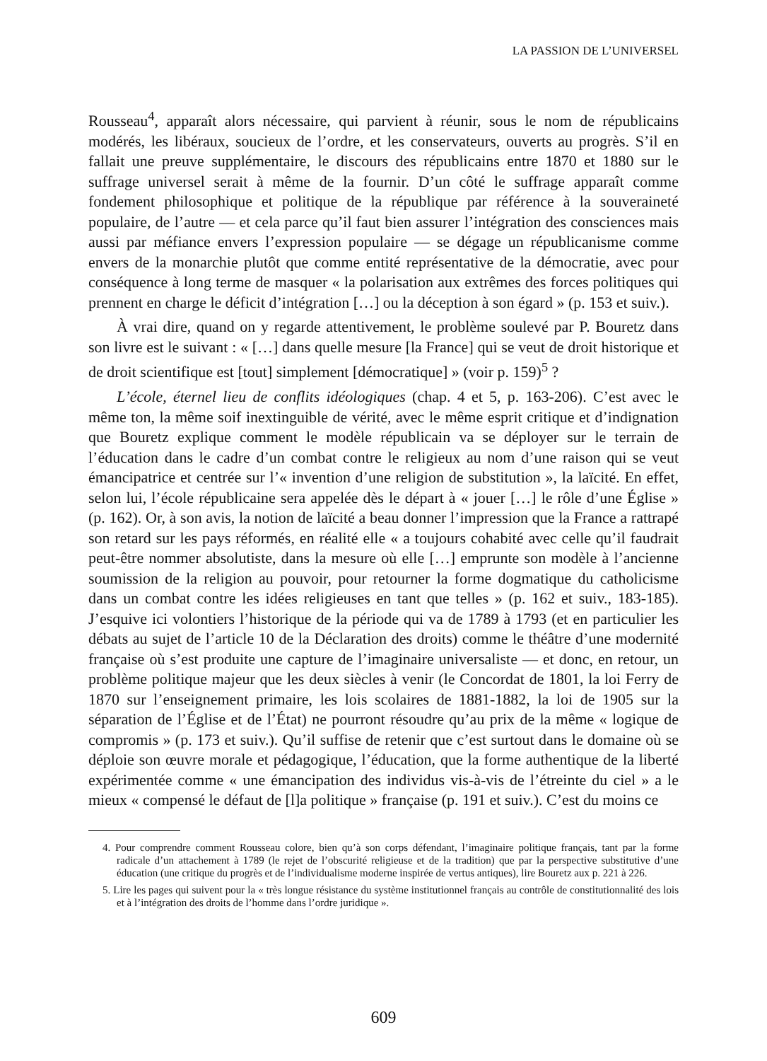LA PASSION DE L’UNIVERSEL
Rousseau<sup>4</sup>, apparaît alors nécessaire, qui parvient à réunir, sous le nom de républicains modérés, les libéraux, soucieux de l’ordre, et les conservateurs, ouverts au progrès. S’il en fallait une preuve supplémentaire, le discours des républicains entre 1870 et 1880 sur le suffrage universel serait à même de la fournir. D’un côté le suffrage apparaît comme fondement philosophique et politique de la république par référence à la souveraineté populaire, de l’autre — et cela parce qu’il faut bien assurer l’intégration des consciences mais aussi par méfiance envers l’expression populaire — se dégage un républicanisme comme envers de la monarchie plutôt que comme entité représentative de la démocratie, avec pour conséquence à long terme de masquer « la polarisation aux extrêmes des forces politiques qui prennent en charge le déficit d’intégration […] ou la déception à son égard » (p. 153 et suiv.).
À vrai dire, quand on y regarde attentivement, le problème soulevé par P. Bouretz dans son livre est le suivant : « […] dans quelle mesure [la France] qui se veut de droit historique et de droit scientifique est [tout] simplement [démocratique] » (voir p. 159)<sup>5</sup> ?
L’école, éternel lieu de conflits idéologiques (chap. 4 et 5, p. 163-206). C’est avec le même ton, la même soif inextinguible de vérité, avec le même esprit critique et d’indignation que Bouretz explique comment le modèle républicain va se déployer sur le terrain de l’éducation dans le cadre d’un combat contre le religieux au nom d’une raison qui se veut émancipatrice et centrée sur l’« invention d’une religion de substitution », la laïcité. En effet, selon lui, l’école républicaine sera appelée dès le départ à « jouer […] le rôle d’une Église » (p. 162). Or, à son avis, la notion de laïcité a beau donner l’impression que la France a rattrapé son retard sur les pays réformés, en réalité elle « a toujours cohabité avec celle qu’il faudrait peut-être nommer absolutiste, dans la mesure où elle […] emprunte son modèle à l’ancienne soumission de la religion au pouvoir, pour retourner la forme dogmatique du catholicisme dans un combat contre les idées religieuses en tant que telles » (p. 162 et suiv., 183-185). J’esquive ici volontiers l’historique de la période qui va de 1789 à 1793 (et en particulier les débats au sujet de l’article 10 de la Déclaration des droits) comme le théâtre d’une modernité française où s’est produite une capture de l’imaginaire universaliste — et donc, en retour, un problème politique majeur que les deux siècles à venir (le Concordat de 1801, la loi Ferry de 1870 sur l’enseignement primaire, les lois scolaires de 1881-1882, la loi de 1905 sur la séparation de l’Église et de l’État) ne pourront résoudre qu’au prix de la même « logique de compromis » (p. 173 et suiv.). Qu’il suffise de retenir que c’est surtout dans le domaine où se déploie son œuvre morale et pédagogique, l’éducation, que la forme authentique de la liberté expérimentée comme « une émancipation des individus vis-à-vis de l’étreinte du ciel » a le mieux « compensé le défaut de [l]a politique » française (p. 191 et suiv.). C’est du moins ce
4. Pour comprendre comment Rousseau colore, bien qu’à son corps défendant, l’imaginaire politique français, tant par la forme radicale d’un attachement à 1789 (le rejet de l’obscurité religieuse et de la tradition) que par la perspective substitutive d’une éducation (une critique du progrès et de l’individualisme moderne inspirée de vertus antiques), lire Bouretz aux p. 221 à 226.
5. Lire les pages qui suivent pour la « très longue résistance du système institutionnel français au contrôle de constitutionnalité des lois et à l’intégration des droits de l’homme dans l’ordre juridique ».
609